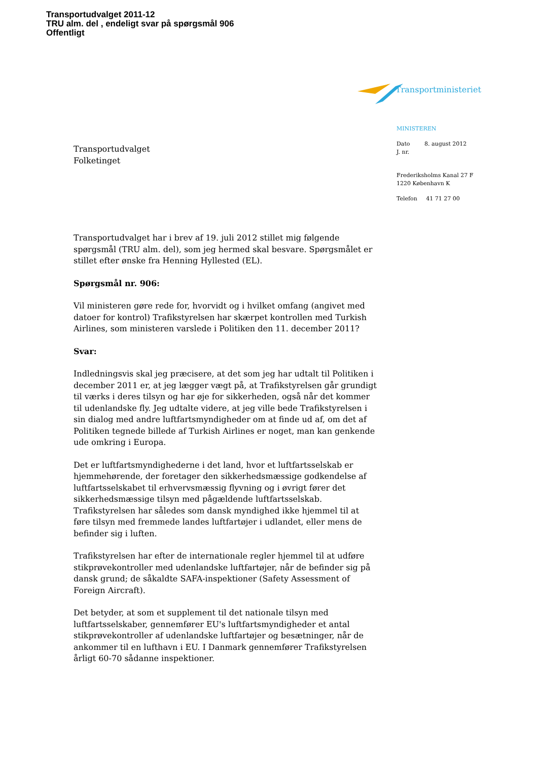Transportudvalget 2011-12
TRU alm. del , endeligt svar på spørgsmål 906
Offentligt
Transportministeriet
MINISTEREN
Dato
J. nr. 8. august 2012
Frederiksholms Kanal 27 F
1220 København K
Telefon 41 71 27 00
Transportudvalget
Folketinget
Transportudvalget har i brev af 19. juli 2012 stillet mig følgende spørgsmål (TRU alm. del), som jeg hermed skal besvare. Spørgsmålet er stillet efter ønske fra Henning Hyllested (EL).
Spørgsmål nr. 906:
Vil ministeren gøre rede for, hvorvidt og i hvilket omfang (angivet med datoer for kontrol) Trafikstyrelsen har skærpet kontrollen med Turkish Airlines, som ministeren varslede i Politiken den 11. december 2011?
Svar:
Indledningsvis skal jeg præcisere, at det som jeg har udtalt til Politiken i december 2011 er, at jeg lægger vægt på, at Trafikstyrelsen går grundigt til værks i deres tilsyn og har øje for sikkerheden, også når det kommer til udenlandske fly. Jeg udtalte videre, at jeg ville bede Trafikstyrelsen i sin dialog med andre luftfartsmyndigheder om at finde ud af, om det af Politiken tegnede billede af Turkish Airlines er noget, man kan genkende ude omkring i Europa.
Det er luftfartsmyndighederne i det land, hvor et luftfartsselskab er hjemmehørende, der foretager den sikkerhedsmæssige godkendelse af luftfartsselskabet til erhvervsmæssig flyvning og i øvrigt fører det sikkerhedsmæssige tilsyn med pågældende luftfartsselskab. Trafikstyrelsen har således som dansk myndighed ikke hjemmel til at føre tilsyn med fremmede landes luftfartøjer i udlandet, eller mens de befinder sig i luften.
Trafikstyrelsen har efter de internationale regler hjemmel til at udføre stikprøvekontroller med udenlandske luftfartøjer, når de befinder sig på dansk grund; de såkaldte SAFA-inspektioner (Safety Assessment of Foreign Aircraft).
Det betyder, at som et supplement til det nationale tilsyn med luftfartsselskaber, gennemfører EU's luftfartsmyndigheder et antal stikprøvekontroller af udenlandske luftfartøjer og besætninger, når de ankommer til en lufthavn i EU. I Danmark gennemfører Trafikstyrelsen årligt 60-70 sådanne inspektioner.